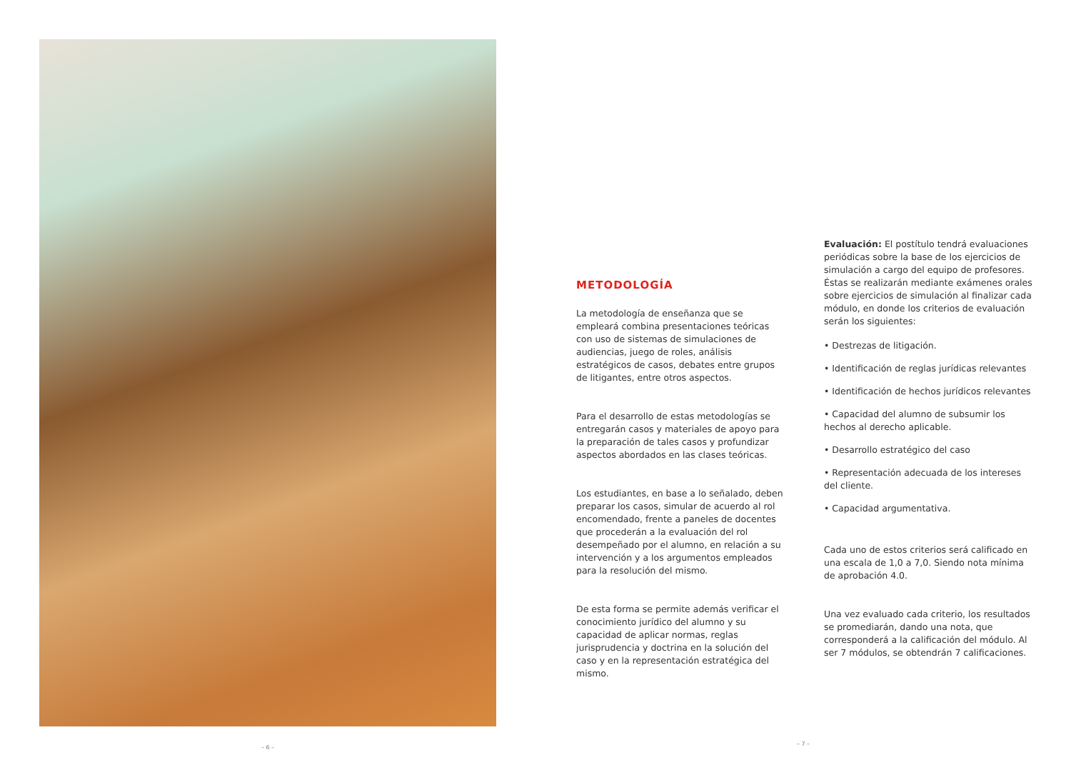– 6 –
METODOLOGÍA
La metodología de enseñanza que se empleará combina presentaciones teóricas con uso de sistemas de simulaciones de audiencias, juego de roles, análisis estratégicos de casos, debates entre grupos de litigantes, entre otros aspectos.
Para el desarrollo de estas metodologías se entregarán casos y materiales de apoyo para la preparación de tales casos y profundizar aspectos abordados en las clases teóricas.
Los estudiantes, en base a lo señalado, deben preparar los casos, simular de acuerdo al rol encomendado, frente a paneles de docentes que procederán a la evaluación del rol desempeñado por el alumno, en relación a su intervención y a los argumentos empleados para la resolución del mismo.
De esta forma se permite además verificar el conocimiento jurídico del alumno y su capacidad de aplicar normas, reglas jurisprudencia y doctrina en la solución del caso y en la representación estratégica del mismo.
Evaluación: El postítulo tendrá evaluaciones periódicas sobre la base de los ejercicios de simulación a cargo del equipo de profesores. Éstas se realizarán mediante exámenes orales sobre ejercicios de simulación al finalizar cada módulo, en donde los criterios de evaluación serán los siguientes:
• Destrezas de litigación.
• Identificación de reglas jurídicas relevantes
• Identificación de hechos jurídicos relevantes
• Capacidad del alumno de subsumir los hechos al derecho aplicable.
• Desarrollo estratégico del caso
• Representación adecuada de los intereses del cliente.
• Capacidad argumentativa.
Cada uno de estos criterios será calificado en una escala de 1,0 a 7,0. Siendo nota mínima de aprobación 4.0.
Una vez evaluado cada criterio, los resultados se promediarán, dando una nota, que corresponderá a la calificación del módulo. Al ser 7 módulos, se obtendrán 7 calificaciones.
– 7 –